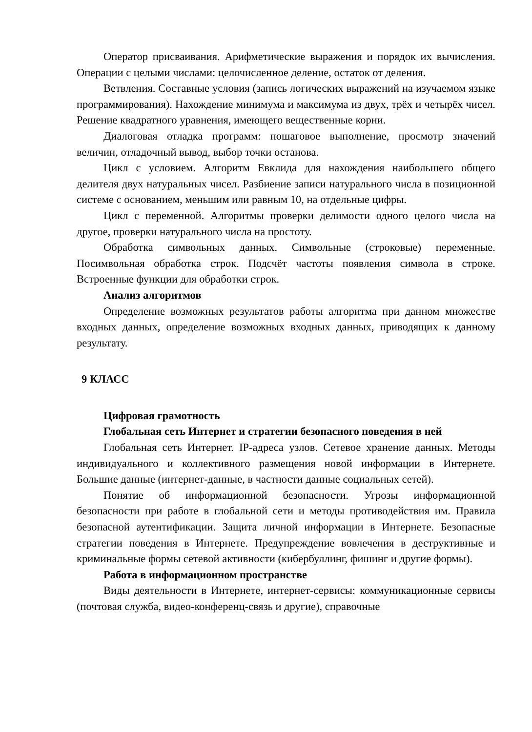Оператор присваивания. Арифметические выражения и порядок их вычисления. Операции с целыми числами: целочисленное деление, остаток от деления.
Ветвления. Составные условия (запись логических выражений на изучаемом языке программирования). Нахождение минимума и максимума из двух, трёх и четырёх чисел. Решение квадратного уравнения, имеющего вещественные корни.
Диалоговая отладка программ: пошаговое выполнение, просмотр значений величин, отладочный вывод, выбор точки останова.
Цикл с условием. Алгоритм Евклида для нахождения наибольшего общего делителя двух натуральных чисел. Разбиение записи натурального числа в позиционной системе с основанием, меньшим или равным 10, на отдельные цифры.
Цикл с переменной. Алгоритмы проверки делимости одного целого числа на другое, проверки натурального числа на простоту.
Обработка символьных данных. Символьные (строковые) переменные. Посимвольная обработка строк. Подсчёт частоты появления символа в строке. Встроенные функции для обработки строк.
Анализ алгоритмов
Определение возможных результатов работы алгоритма при данном множестве входных данных, определение возможных входных данных, приводящих к данному результату.
9 КЛАСС
Цифровая грамотность
Глобальная сеть Интернет и стратегии безопасного поведения в ней
Глобальная сеть Интернет. IP-адреса узлов. Сетевое хранение данных. Методы индивидуального и коллективного размещения новой информации в Интернете. Большие данные (интернет-данные, в частности данные социальных сетей).
Понятие об информационной безопасности. Угрозы информационной безопасности при работе в глобальной сети и методы противодействия им. Правила безопасной аутентификации. Защита личной информации в Интернете. Безопасные стратегии поведения в Интернете. Предупреждение вовлечения в деструктивные и криминальные формы сетевой активности (кибербуллинг, фишинг и другие формы).
Работа в информационном пространстве
Виды деятельности в Интернете, интернет-сервисы: коммуникационные сервисы (почтовая служба, видео-конференц-связь и другие), справочные